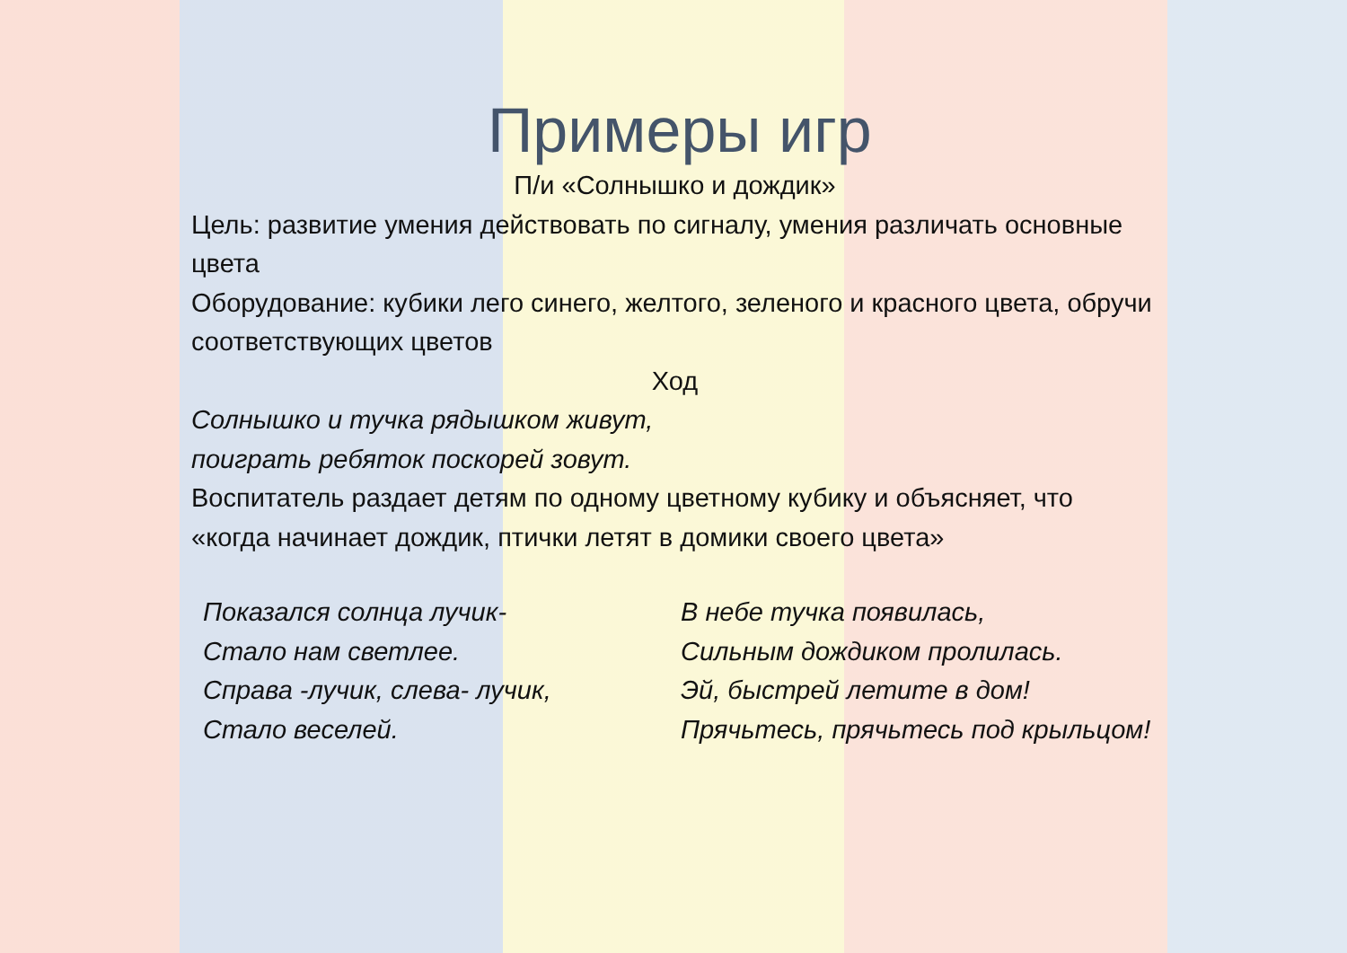Примеры игр
П/и «Солнышко и дождик»
Цель: развитие умения действовать по сигналу, умения различать основные цвета
Оборудование: кубики лего синего, желтого, зеленого и красного цвета, обручи соответствующих цветов
Ход
Солнышко и тучка рядышком живут,
поиграть ребяток поскорей зовут.
Воспитатель раздает детям по одному цветному кубику и объясняет, что «когда начинает дождик, птички летят в домики своего цвета»
Показался солнца лучик-
Стало нам светлее.
Справа -лучик, слева- лучик,
Стало веселей.
В небе тучка появилась,
Сильным дождиком пролилась.
Эй, быстрей летите в дом!
Прячьтесь, прячьтесь под крыльцом!